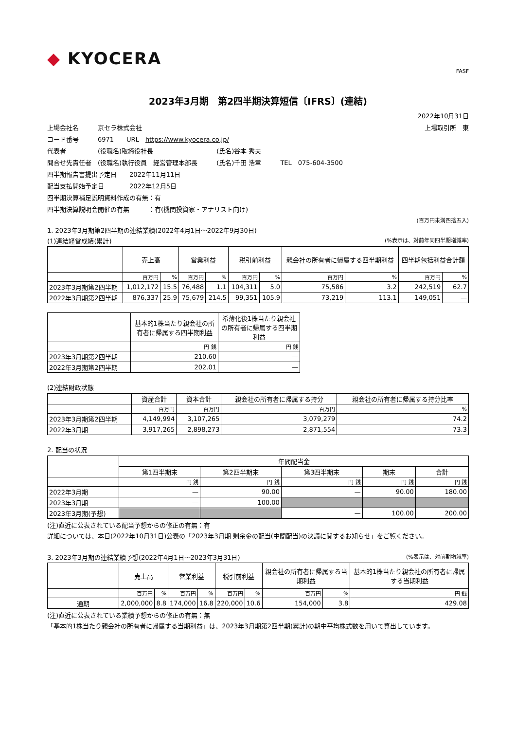◆ KYOCERA
FASF
2023年3月期　第2四半期決算短信〔IFRS〕(連結)
2022年10月31日
上場会社名　　　京セラ株式会社 上場取引所　東
コード番号　　　6971　　URL　https://www.kyocera.co.jp/
代表者　　　　　(役職名)取締役社長　　　　　　　　　　(氏名)谷本 秀夫
問合せ先責任者　(役職名)執行役員　経営管理本部長　　　(氏名)千田 浩章　　　TEL　075-604-3500
四半期報告書提出予定日　　2022年11月11日
配当支払開始予定日　　　　2022年12月5日
四半期決算補足説明資料作成の有無：有
四半期決算説明会開催の有無　　　：有(機関投資家・アナリスト向け)
(百万円未満四捨五入)
1. 2023年3月期第2四半期の連結業績(2022年4月1日～2022年9月30日)
(1)連結経営成績(累計) (%表示は、対前年同四半期増減率)
| | 売上高 | | 営業利益 | | 税引前利益 | | 親会社の所有者に帰属する四半期利益 | | 四半期包括利益合計額 | |
| --- | --- | --- | --- | --- | --- | --- | --- | --- | --- | --- |
| | 百万円 | % | 百万円 | % | 百万円 | % | 百万円 | % | 百万円 | % |
| 2023年3月期第2四半期 | 1,012,172 | 15.5 | 76,488 | 1.1 | 104,311 | 5.0 | 75,586 | 3.2 | 242,519 | 62.7 |
| 2022年3月期第2四半期 | 876,337 | 25.9 | 75,679 | 214.5 | 99,351 | 105.9 | 73,219 | 113.1 | 149,051 | — |
| | 基本的1株当たり親会社の所有者に帰属する四半期利益 | 希薄化後1株当たり親会社の所有者に帰属する四半期利益 |
| --- | --- | --- |
| | 円 銭 | 円 銭 |
| 2023年3月期第2四半期 | 210.60 | — |
| 2022年3月期第2四半期 | 202.01 | — |
(2)連結財政状態
| | 資産合計 | 資本合計 | 親会社の所有者に帰属する持分 | 親会社の所有者に帰属する持分比率 |
| --- | --- | --- | --- | --- |
| | 百万円 | 百万円 | 百万円 | % |
| 2023年3月期第2四半期 | 4,149,994 | 3,107,265 | 3,079,279 | 74.2 |
| 2022年3月期 | 3,917,265 | 2,898,273 | 2,871,554 | 73.3 |
2. 配当の状況
| | 年間配当金 | | | | |
| --- | --- | --- | --- | --- | --- |
| | 第1四半期末 | 第2四半期末 | 第3四半期末 | 期末 | 合計 |
| | 円 銭 | 円 銭 | 円 銭 | 円 銭 | 円 銭 |
| 2022年3月期 | — | 90.00 | — | 90.00 | 180.00 |
| 2023年3月期 | — | 100.00 | | | |
| 2023年3月期(予想) | | | — | 100.00 | 200.00 |
(注)直近に公表されている配当予想からの修正の有無：有
詳細については、本日(2022年10月31日)公表の「2023年3月期 剰余金の配当(中間配当)の決議に関するお知らせ」をご覧ください。
3. 2023年3月期の連結業績予想(2022年4月1日～2023年3月31日) (%表示は、対前期増減率)
| | 売上高 | | 営業利益 | | 税引前利益 | | 親会社の所有者に帰属する当期利益 | | 基本的1株当たり親会社の所有者に帰属する当期利益 |
| --- | --- | --- | --- | --- | --- | --- | --- | --- | --- |
| | 百万円 | % | 百万円 | % | 百万円 | % | 百万円 | % | 円 銭 |
| 通期 | 2,000,000 | 8.8 | 174,000 | 16.8 | 220,000 | 10.6 | 154,000 | 3.8 | 429.08 |
(注)直近に公表されている業績予想からの修正の有無：無
「基本的1株当たり親会社の所有者に帰属する当期利益」は、2023年3月期第2四半期(累計)の期中平均株式数を用いて算出しています。